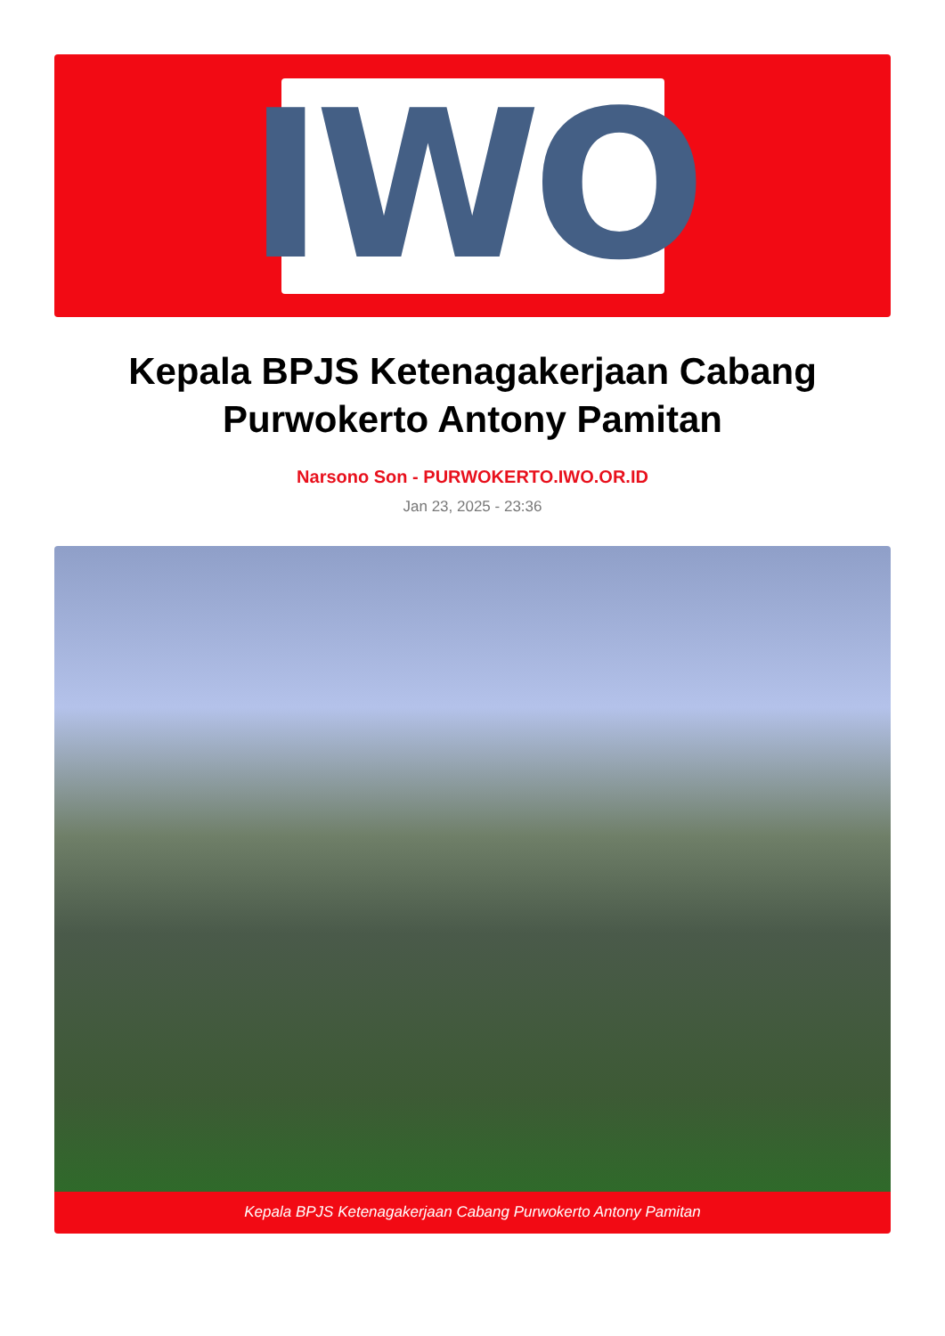IWO
Kepala BPJS Ketenagakerjaan Cabang Purwokerto Antony Pamitan
Narsono Son - PURWOKERTO.IWO.OR.ID
Jan 23, 2025 - 23:36
Kepala BPJS Ketenagakerjaan Cabang Purwokerto Antony Pamitan